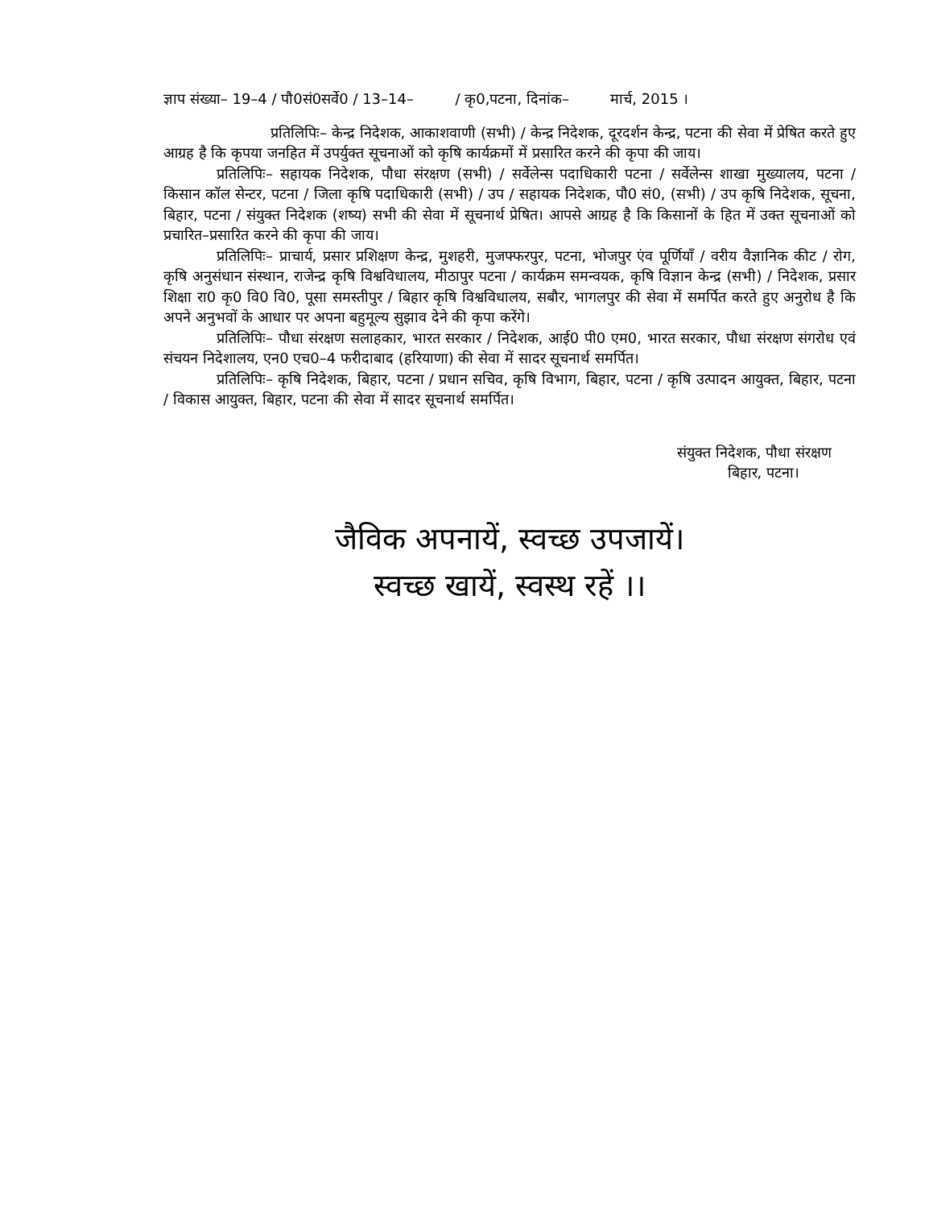ज्ञाप संख्या– 19–4 / पौ0सं0सर्वे0 / 13–14– / कृ0,पटना, दिनांक– मार्च, 2015 ।
प्रतिलिपिः– केन्द्र निदेशक, आकाशवाणी (सभी) / केन्द्र निदेशक, दूरदर्शन केन्द्र, पटना की सेवा में प्रेषित करते हुए आग्रह है कि कृपया जनहित में उपर्युक्त सूचनाओं को कृषि कार्यक्रमों में प्रसारित करने की कृपा की जाय।
प्रतिलिपिः– सहायक निदेशक, पौधा संरक्षण (सभी) / सर्वेलेन्स पदाधिकारी पटना / सर्वेलेन्स शाखा मुख्यालय, पटना / किसान कॉल सेन्टर, पटना / जिला कृषि पदाधिकारी (सभी) / उप / सहायक निदेशक, पौ0 सं0, (सभी) / उप कृषि निदेशक, सूचना, बिहार, पटना / संयुक्त निदेशक (शष्य) सभी की सेवा में सूचनार्थ प्रेषित। आपसे आग्रह है कि किसानों के हित में उक्त सूचनाओं को प्रचारित–प्रसारित करने की कृपा की जाय।
प्रतिलिपिः– प्राचार्य, प्रसार प्रशिक्षण केन्द्र, मुशहरी, मुजफ्फरपुर, पटना, भोजपुर एंव पूर्णियाँ / वरीय वैज्ञानिक कीट / रोग, कृषि अनुसंधान संस्थान, राजेन्द्र कृषि विश्वविधालय, मीठापुर पटना / कार्यक्रम समन्वयक, कृषि विज्ञान केन्द्र (सभी) / निदेशक, प्रसार शिक्षा रा0 कृ0 वि0 वि0, पूसा समस्तीपुर / बिहार कृषि विश्वविधालय, सबौर, भागलपुर की सेवा में समर्पित करते हुए अनुरोध है कि अपने अनुभवों के आधार पर अपना बहुमूल्य सुझाव देने की कृपा करेंगे।
प्रतिलिपिः– पौधा संरक्षण सलाहकार, भारत सरकार / निदेशक, आई0 पी0 एम0, भारत सरकार, पौधा संरक्षण संगरोध एवं संचयन निदेशालय, एन0 एच0–4 फरीदाबाद (हरियाणा) की सेवा में सादर सूचनार्थ समर्पित।
प्रतिलिपिः– कृषि निदेशक, बिहार, पटना / प्रधान सचिव, कृषि विभाग, बिहार, पटना / कृषि उत्पादन आयुक्त, बिहार, पटना / विकास आयुक्त, बिहार, पटना की सेवा में सादर सूचनार्थ समर्पित।
संयुक्त निदेशक, पौधा संरक्षण
बिहार, पटना।
जैविक अपनायें, स्वच्छ उपजायें।
स्वच्छ खायें, स्वस्थ रहें ।।